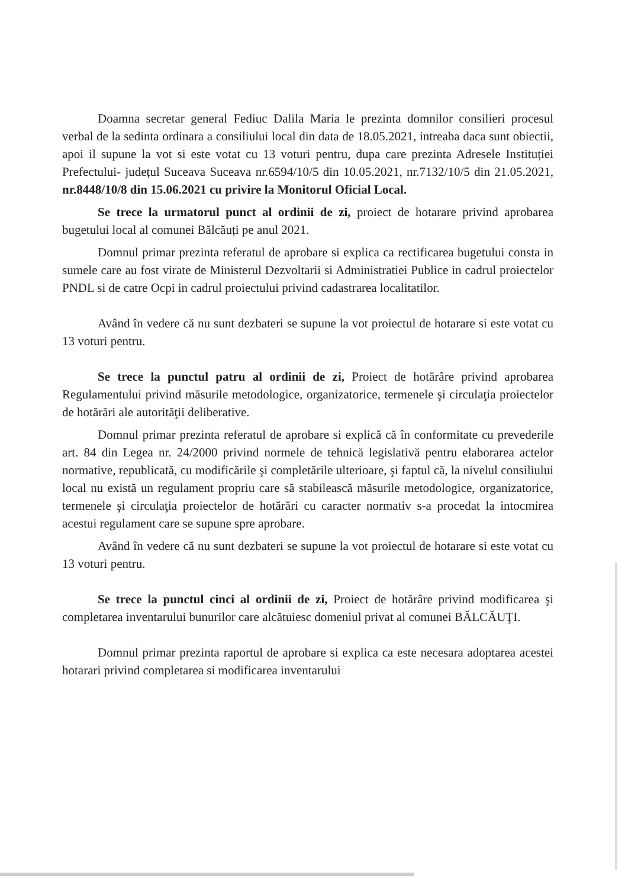Doamna secretar general Fediuc Dalila Maria le prezinta domnilor consilieri procesul verbal de la sedinta ordinara a consiliului local din data de 18.05.2021, intreaba daca sunt obiectii, apoi il supune la vot si este votat cu 13 voturi pentru, dupa care prezinta Adresele Instituției Prefectului- județul Suceava Suceava nr.6594/10/5 din 10.05.2021, nr.7132/10/5 din 21.05.2021, nr.8448/10/8 din 15.06.2021 cu privire la Monitorul Oficial Local.
Se trece la urmatorul punct al ordinii de zi, proiect de hotarare privind aprobarea bugetului local al comunei Bălcăuți pe anul 2021.
Domnul primar prezinta referatul de aprobare si explica ca rectificarea bugetului consta in sumele care au fost virate de Ministerul Dezvoltarii si Administratiei Publice in cadrul proiectelor PNDL si de catre Ocpi in cadrul proiectului privind cadastrarea localitatilor.
Având în vedere că nu sunt dezbateri se supune la vot proiectul de hotarare si este votat cu 13 voturi pentru.
Se trece la punctul patru al ordinii de zi, Proiect de hotărâre privind aprobarea Regulamentului privind măsurile metodologice, organizatorice, termenele şi circulaţia proiectelor de hotărări ale autorităţii deliberative.
Domnul primar prezinta referatul de aprobare si explică că în conformitate cu prevederile art. 84 din Legea nr. 24/2000 privind normele de tehnică legislativă pentru elaborarea actelor normative, republicată, cu modificările şi completările ulterioare, şi faptul că, la nivelul consiliului local nu există un regulament propriu care să stabilească măsurile metodologice, organizatorice, termenele şi circulaţia proiectelor de hotărări cu caracter normativ s-a procedat la intocmirea acestui regulament care se supune spre aprobare.
Având în vedere că nu sunt dezbateri se supune la vot proiectul de hotarare si este votat cu 13 voturi pentru.
Se trece la punctul cinci al ordinii de zi, Proiect de hotărâre privind modificarea şi completarea inventarului bunurilor care alcătuiesc domeniul privat al comunei BĂLCĂUŢI.
Domnul primar prezinta raportul de aprobare si explica ca este necesara adoptarea acestei hotarari privind completarea si modificarea inventarului